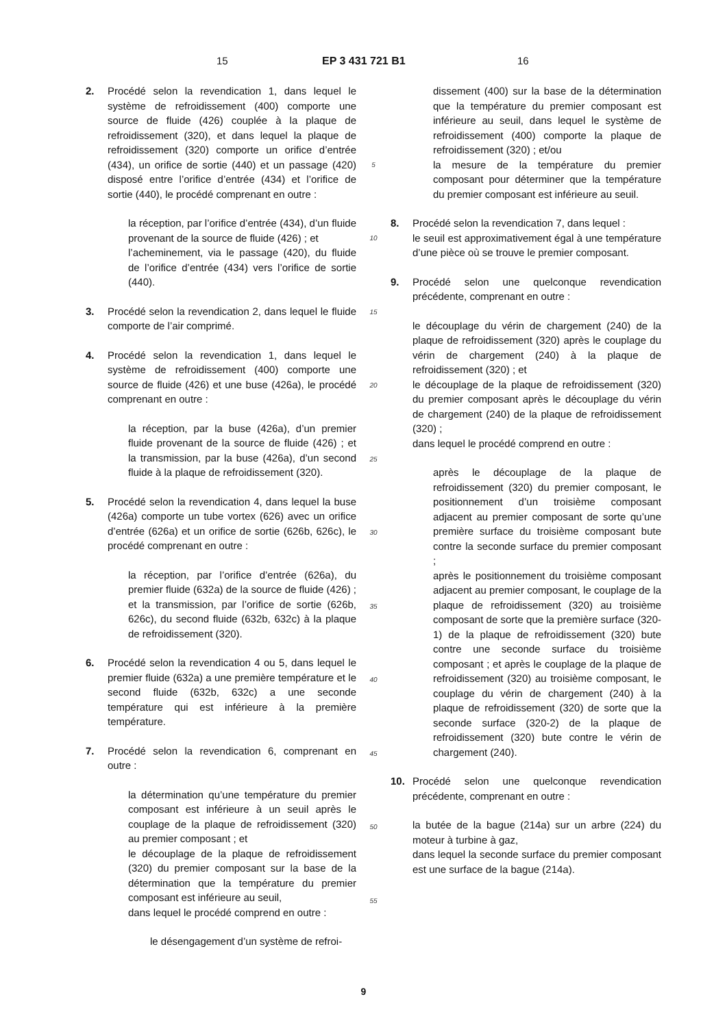15 EP 3 431 721 B1 16
2. Procédé selon la revendication 1, dans lequel le système de refroidissement (400) comporte une source de fluide (426) couplée à la plaque de refroidissement (320), et dans lequel la plaque de refroidissement (320) comporte un orifice d’entrée (434), un orifice de sortie (440) et un passage (420) disposé entre l’orifice d’entrée (434) et l’orifice de sortie (440), le procédé comprenant en outre :
la réception, par l’orifice d’entrée (434), d’un fluide provenant de la source de fluide (426) ; et
l’acheminement, via le passage (420), du fluide de l’orifice d’entrée (434) vers l’orifice de sortie (440).
3. Procédé selon la revendication 2, dans lequel le fluide comporte de l’air comprimé.
4. Procédé selon la revendication 1, dans lequel le système de refroidissement (400) comporte une source de fluide (426) et une buse (426a), le procédé comprenant en outre :
la réception, par la buse (426a), d’un premier fluide provenant de la source de fluide (426) ; et la transmission, par la buse (426a), d’un second fluide à la plaque de refroidissement (320).
5. Procédé selon la revendication 4, dans lequel la buse (426a) comporte un tube vortex (626) avec un orifice d’entrée (626a) et un orifice de sortie (626b, 626c), le procédé comprenant en outre :
la réception, par l’orifice d’entrée (626a), du premier fluide (632a) de la source de fluide (426) ; et la transmission, par l’orifice de sortie (626b, 626c), du second fluide (632b, 632c) à la plaque de refroidissement (320).
6. Procédé selon la revendication 4 ou 5, dans lequel le premier fluide (632a) a une première température et le second fluide (632b, 632c) a une seconde température qui est inférieure à la première température.
7. Procédé selon la revendication 6, comprenant en outre :
la détermination qu’une température du premier composant est inférieure à un seuil après le couplage de la plaque de refroidissement (320) au premier composant ; et
le découplage de la plaque de refroidissement (320) du premier composant sur la base de la détermination que la température du premier composant est inférieure au seuil,
dans lequel le procédé comprend en outre :
le désengagement d’un système de refroi-
5
10
15
20
25
30
35
40
45
50
55
dissement (400) sur la base de la détermination que la température du premier composant est inférieure au seuil, dans lequel le système de refroidissement (400) comporte la plaque de refroidissement (320) ; et/ou
la mesure de la température du premier composant pour déterminer que la température du premier composant est inférieure au seuil.
8. Procédé selon la revendication 7, dans lequel :
le seuil est approximativement égal à une température d’une pièce où se trouve le premier composant.
9. Procédé selon une quelconque revendication précédente, comprenant en outre :
le découplage du vérin de chargement (240) de la plaque de refroidissement (320) après le couplage du vérin de chargement (240) à la plaque de refroidissement (320) ; et
le découplage de la plaque de refroidissement (320) du premier composant après le découplage du vérin de chargement (240) de la plaque de refroidissement (320) ;
dans lequel le procédé comprend en outre :
après le découplage de la plaque de refroidissement (320) du premier composant, le positionnement d’un troisième composant adjacent au premier composant de sorte qu’une première surface du troisième composant bute contre la seconde surface du premier composant ;
après le positionnement du troisième composant adjacent au premier composant, le couplage de la plaque de refroidissement (320) au troisième composant de sorte que la première surface (320-1) de la plaque de refroidissement (320) bute contre une seconde surface du troisième composant ; et après le couplage de la plaque de refroidissement (320) au troisième composant, le couplage du vérin de chargement (240) à la plaque de refroidissement (320) de sorte que la seconde surface (320-2) de la plaque de refroidissement (320) bute contre le vérin de chargement (240).
10. Procédé selon une quelconque revendication précédente, comprenant en outre :
la butée de la bague (214a) sur un arbre (224) du moteur à turbine à gaz,
dans lequel la seconde surface du premier composant est une surface de la bague (214a).
9